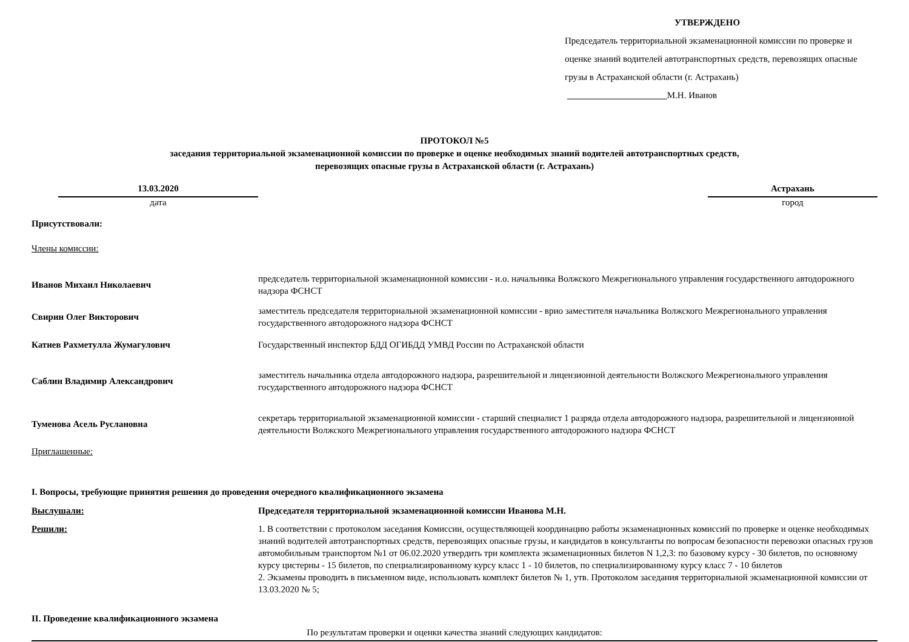УТВЕРЖДЕНО
Председатель территориальной экзаменационной комиссии по проверке и
оценке знаний водителей автотранспортных средств, перевозящих опасные
грузы в Астраханской области (г. Астрахань)
М.Н. Иванов
ПРОТОКОЛ №5
заседания территориальной экзаменационной комиссии по проверке и оценке необходимых знаний водителей автотранспортных средств,
перевозящих опасные грузы в Астраханской области (г. Астрахань)
13.03.2020
дата
Астрахань
город
Присутствовали:
Члены комиссии:
Иванов Михаил Николаевич
председатель территориальной экзаменационной комиссии - и.о. начальника Волжского Межрегионального управления государственного автодорожного надзора ФСНСТ
Свирин Олег Викторович
заместитель председателя территориальной экзаменационной комиссии - врио заместителя начальника Волжского Межрегионального управления государственного автодорожного надзора ФСНСТ
Катиев Рахметулла Жумагулович
Государственный инспектор БДД ОГИБДД УМВД России по Астраханской области
Саблин Владимир Александрович
заместитель начальника отдела автодорожного надзора, разрешительной и лицензионной деятельности Волжского Межрегионального управления государственного автодорожного надзора ФСНСТ
Туменова Асель Руслановна
секретарь территориальной экзаменационной комиссии - старший специалист 1 разряда отдела автодорожного надзора, разрешительной и лицензионной деятельности Волжского Межрегионального управления государственного автодорожного надзора ФСНСТ
Приглашенные:
I. Вопросы, требующие принятия решения до проведения очередного квалификационного экзамена
Выслушали:
Председателя территориальной экзаменационной комиссии Иванова М.Н.
Решили: 1. В соответствии с протоколом заседания Комиссии, осуществляющей координацию работы экзаменационных комиссий по проверке и оценке необходимых знаний водителей автотранспортных средств, перевозящих опасные грузы, и кандидатов в консультанты по вопросам безопасности перевозки опасных грузов автомобильным транспортом №1 от 06.02.2020 утвердить три комплекта экзаменационных билетов N 1,2,3: по базовому курсу - 30 билетов, по основному курсу цистерны - 15 билетов, по специализированному курсу класс 1 - 10 билетов, по специализированному курсу класс 7 - 10 билетов
2. Экзамены проводить в письменном виде, использовать комплект билетов № 1, утв. Протоколом заседания территориальной экзаменационной комиссии от 13.03.2020 № 5;
II. Проведение квалификационного экзамена
По результатам проверки и оценки качества знаний следующих кандидатов: